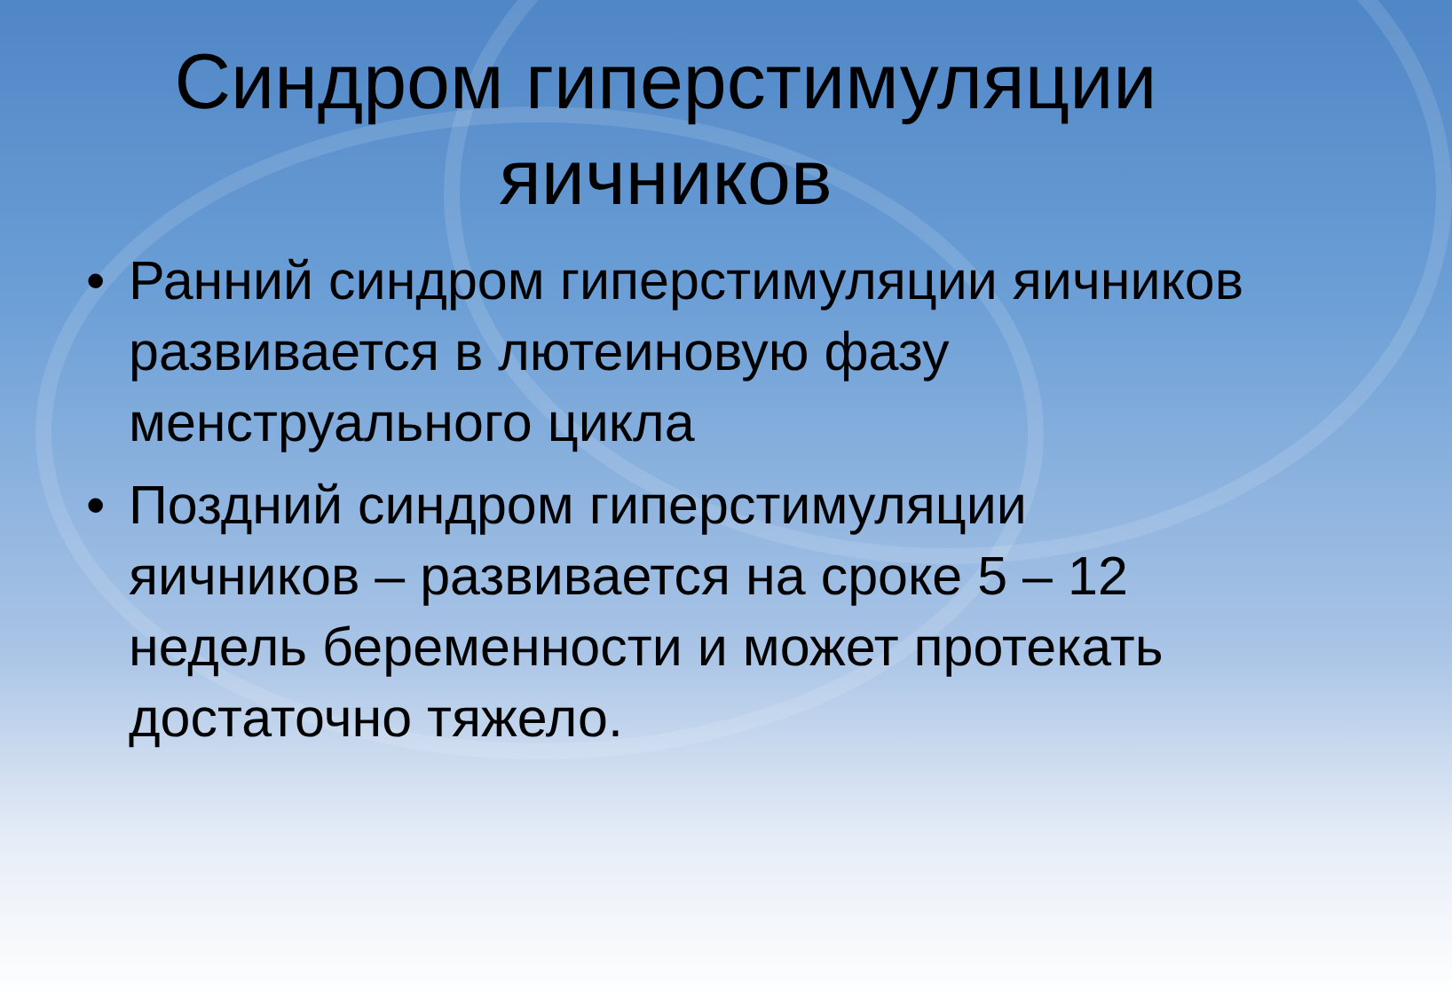Синдром гиперстимуляции яичников
• Ранний синдром гиперстимуляции яичников развивается в лютеиновую фазу менструального цикла
• Поздний синдром гиперстимуляции яичников – развивается на сроке 5 – 12 недель беременности и может протекать достаточно тяжело.